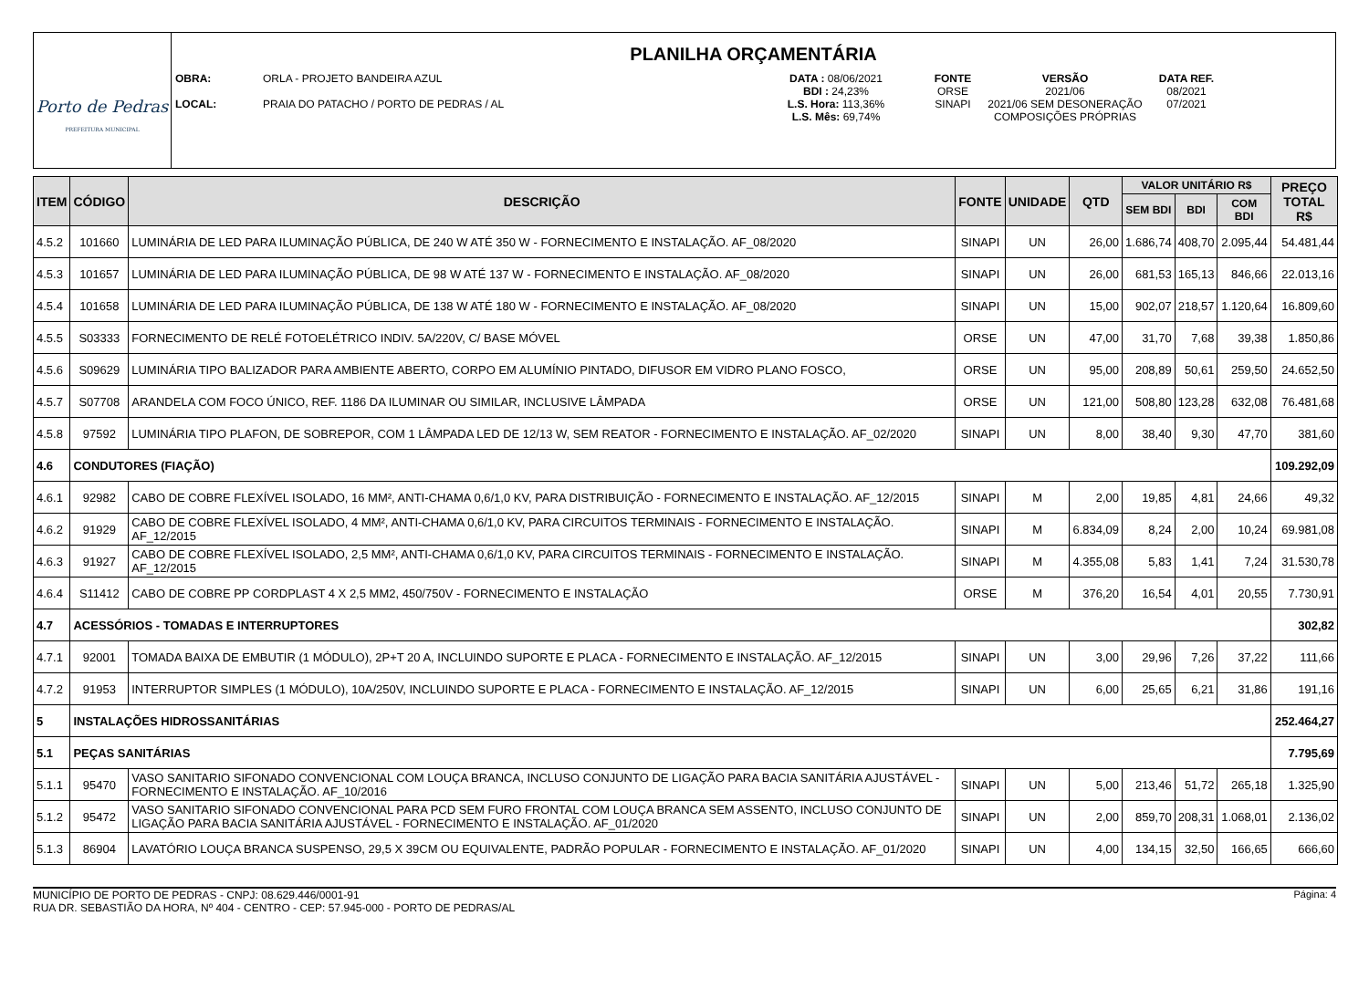Porto de Pedras
PREFEITURA MUNICIPAL
PLANILHA ORÇAMENTÁRIA
OBRA:
LOCAL:
ORLA - PROJETO BANDEIRA AZUL
PRAIA DO PATACHO / PORTO DE PEDRAS / AL
DATA : 08/06/2021
BDI : 24,23%
L.S. Hora: 113,36%
L.S. Mês: 69,74%
FONTE
ORSE
SINAPI
VERSÃO
2021/06
2021/06 SEM DESONERAÇÃO
COMPOSIÇÕES PRÓPRIAS
DATA REF.
08/2021
07/2021
| ITEM | CÓDIGO | DESCRIÇÃO | FONTE | UNIDADE | QTD | VALOR UNITÁRIO R$ | | | PREÇO TOTAL R$ |
| --- | --- | --- | --- | --- | --- | --- | --- | --- | --- |
| | | | | | | SEM BDI | BDI | COM BDI | |
| 4.5.2 | 101660 | LUMINÁRIA DE LED PARA ILUMINAÇÃO PÚBLICA, DE 240 W ATÉ 350 W - FORNECIMENTO E INSTALAÇÃO. AF_08/2020 | SINAPI | UN | 26,00 | 1.686,74 | 408,70 | 2.095,44 | 54.481,44 |
| 4.5.3 | 101657 | LUMINÁRIA DE LED PARA ILUMINAÇÃO PÚBLICA, DE 98 W ATÉ 137 W - FORNECIMENTO E INSTALAÇÃO. AF_08/2020 | SINAPI | UN | 26,00 | 681,53 | 165,13 | 846,66 | 22.013,16 |
| 4.5.4 | 101658 | LUMINÁRIA DE LED PARA ILUMINAÇÃO PÚBLICA, DE 138 W ATÉ 180 W - FORNECIMENTO E INSTALAÇÃO. AF_08/2020 | SINAPI | UN | 15,00 | 902,07 | 218,57 | 1.120,64 | 16.809,60 |
| 4.5.5 | S03333 | FORNECIMENTO DE RELÉ FOTOELÉTRICO INDIV. 5A/220V, C/ BASE MÓVEL | ORSE | UN | 47,00 | 31,70 | 7,68 | 39,38 | 1.850,86 |
| 4.5.6 | S09629 | LUMINÁRIA TIPO BALIZADOR PARA AMBIENTE ABERTO, CORPO EM ALUMÍNIO PINTADO, DIFUSOR EM VIDRO PLANO FOSCO, | ORSE | UN | 95,00 | 208,89 | 50,61 | 259,50 | 24.652,50 |
| 4.5.7 | S07708 | ARANDELA COM FOCO ÚNICO, REF. 1186 DA ILUMINAR OU SIMILAR, INCLUSIVE LÂMPADA | ORSE | UN | 121,00 | 508,80 | 123,28 | 632,08 | 76.481,68 |
| 4.5.8 | 97592 | LUMINÁRIA TIPO PLAFON, DE SOBREPOR, COM 1 LÂMPADA LED DE 12/13 W, SEM REATOR - FORNECIMENTO E INSTALAÇÃO. AF_02/2020 | SINAPI | UN | 8,00 | 38,40 | 9,30 | 47,70 | 381,60 |
| 4.6 | CONDUTORES (FIAÇÃO) | | | | | | | | 109.292,09 |
| 4.6.1 | 92982 | CABO DE COBRE FLEXÍVEL ISOLADO, 16 MM², ANTI-CHAMA 0,6/1,0 KV, PARA DISTRIBUIÇÃO - FORNECIMENTO E INSTALAÇÃO. AF_12/2015 | SINAPI | M | 2,00 | 19,85 | 4,81 | 24,66 | 49,32 |
| 4.6.2 | 91929 | CABO DE COBRE FLEXÍVEL ISOLADO, 4 MM², ANTI-CHAMA 0,6/1,0 KV, PARA CIRCUITOS TERMINAIS - FORNECIMENTO E INSTALAÇÃO. AF_12/2015 | SINAPI | M | 6.834,09 | 8,24 | 2,00 | 10,24 | 69.981,08 |
| 4.6.3 | 91927 | CABO DE COBRE FLEXÍVEL ISOLADO, 2,5 MM², ANTI-CHAMA 0,6/1,0 KV, PARA CIRCUITOS TERMINAIS - FORNECIMENTO E INSTALAÇÃO. AF_12/2015 | SINAPI | M | 4.355,08 | 5,83 | 1,41 | 7,24 | 31.530,78 |
| 4.6.4 | S11412 | CABO DE COBRE PP CORDPLAST 4 X 2,5 MM2, 450/750V - FORNECIMENTO E INSTALAÇÃO | ORSE | M | 376,20 | 16,54 | 4,01 | 20,55 | 7.730,91 |
| 4.7 | ACESSÓRIOS - TOMADAS E INTERRUPTORES | | | | | | | | 302,82 |
| 4.7.1 | 92001 | TOMADA BAIXA DE EMBUTIR (1 MÓDULO), 2P+T 20 A, INCLUINDO SUPORTE E PLACA - FORNECIMENTO E INSTALAÇÃO. AF_12/2015 | SINAPI | UN | 3,00 | 29,96 | 7,26 | 37,22 | 111,66 |
| 4.7.2 | 91953 | INTERRUPTOR SIMPLES (1 MÓDULO), 10A/250V, INCLUINDO SUPORTE E PLACA - FORNECIMENTO E INSTALAÇÃO. AF_12/2015 | SINAPI | UN | 6,00 | 25,65 | 6,21 | 31,86 | 191,16 |
| 5 | INSTALAÇÕES HIDROSSANITÁRIAS | | | | | | | | 252.464,27 |
| 5.1 | PEÇAS SANITÁRIAS | | | | | | | | 7.795,69 |
| 5.1.1 | 95470 | VASO SANITARIO SIFONADO CONVENCIONAL COM LOUÇA BRANCA, INCLUSO CONJUNTO DE LIGAÇÃO PARA BACIA SANITÁRIA AJUSTÁVEL - FORNECIMENTO E INSTALAÇÃO. AF_10/2016 | SINAPI | UN | 5,00 | 213,46 | 51,72 | 265,18 | 1.325,90 |
| 5.1.2 | 95472 | VASO SANITARIO SIFONADO CONVENCIONAL PARA PCD SEM FURO FRONTAL COM LOUÇA BRANCA SEM ASSENTO, INCLUSO CONJUNTO DE LIGAÇÃO PARA BACIA SANITÁRIA AJUSTÁVEL - FORNECIMENTO E INSTALAÇÃO. AF_01/2020 | SINAPI | UN | 2,00 | 859,70 | 208,31 | 1.068,01 | 2.136,02 |
| 5.1.3 | 86904 | LAVATÓRIO LOUÇA BRANCA SUSPENSO, 29,5 X 39CM OU EQUIVALENTE, PADRÃO POPULAR - FORNECIMENTO E INSTALAÇÃO. AF_01/2020 | SINAPI | UN | 4,00 | 134,15 | 32,50 | 166,65 | 666,60 |
MUNICÍPIO DE PORTO DE PEDRAS - CNPJ: 08.629.446/0001-91
RUA DR. SEBASTIÃO DA HORA, Nº 404 - CENTRO - CEP: 57.945-000 - PORTO DE PEDRAS/AL
Página: 4